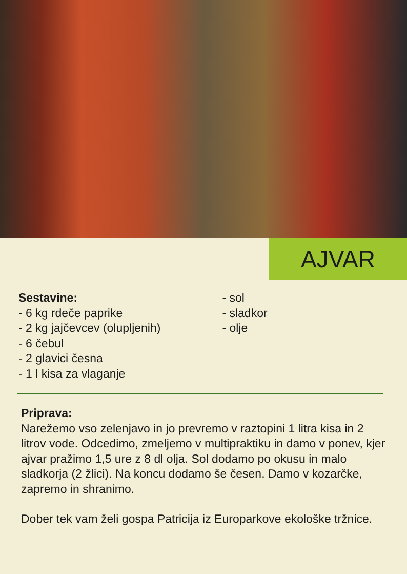AJVAR
Sestavine:
- 6 kg rdeče paprike
- 2 kg jajčevcev (olupljenih)
- 6 čebul
- 2 glavici česna
- 1 l kisa za vlaganje
- sol
- sladkor
- olje
Priprava:
Narežemo vso zelenjavo in jo prevremo v raztopini 1 litra kisa in 2 litrov vode. Odcedimo, zmeljemo v multipraktiku in damo v ponev, kjer ajvar pražimo 1,5 ure z 8 dl olja. Sol dodamo po okusu in malo sladkorja (2 žlici). Na koncu dodamo še česen. Damo v kozarčke, zapremo in shranimo.
Dober tek vam želi gospa Patricija iz Europarkove ekološke tržnice.